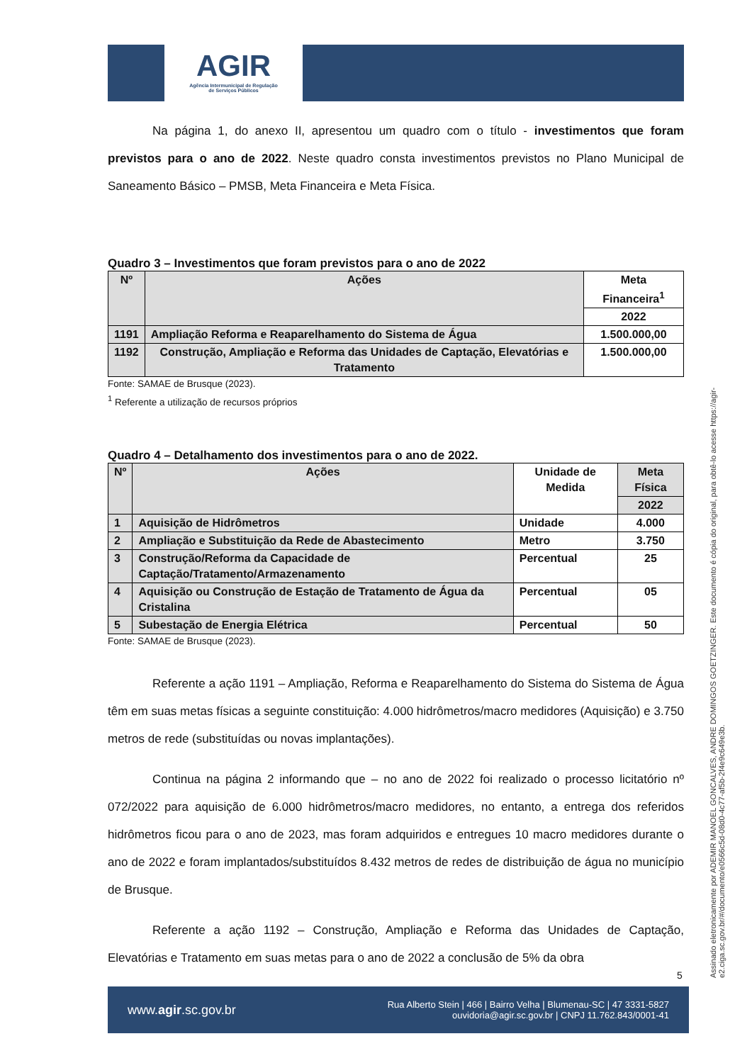AGIR
Agência Intermunicipal de Regulação
de Serviços Públicos
Na página 1, do anexo II, apresentou um quadro com o título - investimentos que foram previstos para o ano de 2022. Neste quadro consta investimentos previstos no Plano Municipal de Saneamento Básico – PMSB, Meta Financeira e Meta Física.
Quadro 3 – Investimentos que foram previstos para o ano de 2022
| Nº | Ações | Meta Financeira<sup>1</sup> |
| --- | --- | --- |
| | | 2022 |
| 1191 | Ampliação Reforma e Reaparelhamento do Sistema de Água | 1.500.000,00 |
| 1192 | Construção, Ampliação e Reforma das Unidades de Captação, Elevatórias e Tratamento | 1.500.000,00 |
Fonte: SAMAE de Brusque (2023).
<sup>1</sup> Referente a utilização de recursos próprios
Quadro 4 – Detalhamento dos investimentos para o ano de 2022.
| Nº | Ações | Unidade de Medida | Meta Física |
| --- | --- | --- | --- |
| | | | 2022 |
| 1 | Aquisição de Hidrômetros | Unidade | 4.000 |
| 2 | Ampliação e Substituição da Rede de Abastecimento | Metro | 3.750 |
| 3 | Construção/Reforma da Capacidade de Captação/Tratamento/Armazenamento | Percentual | 25 |
| 4 | Aquisição ou Construção de Estação de Tratamento de Água da Cristalina | Percentual | 05 |
| 5 | Subestação de Energia Elétrica | Percentual | 50 |
Fonte: SAMAE de Brusque (2023).
Referente a ação 1191 – Ampliação, Reforma e Reaparelhamento do Sistema do Sistema de Água têm em suas metas físicas a seguinte constituição: 4.000 hidrômetros/macro medidores (Aquisição) e 3.750 metros de rede (substituídas ou novas implantações).
Continua na página 2 informando que – no ano de 2022 foi realizado o processo licitatório nº 072/2022 para aquisição de 6.000 hidrômetros/macro medidores, no entanto, a entrega dos referidos hidrômetros ficou para o ano de 2023, mas foram adquiridos e entregues 10 macro medidores durante o ano de 2022 e foram implantados/substituídos 8.432 metros de redes de distribuição de água no município de Brusque.
Referente a ação 1192 – Construção, Ampliação e Reforma das Unidades de Captação, Elevatórias e Tratamento em suas metas para o ano de 2022 a conclusão de 5% da obra
5
Assinado eletronicamente por ADEMIR MANOEL GONCALVES, ANDRE DOMINGOS GOETZINGER. Este documento é cópia do original, para obtê-lo acesse https://agir-e2.ciga.sc.gov.br/#/documento/e0566c5d-08d0-4c77-af5b-2f4e9c649e3b.
www.agir.sc.gov.br
Rua Alberto Stein | 466 | Bairro Velha | Blumenau-SC | 47 3331-5827
ouvidoria@agir.sc.gov.br | CNPJ 11.762.843/0001-41